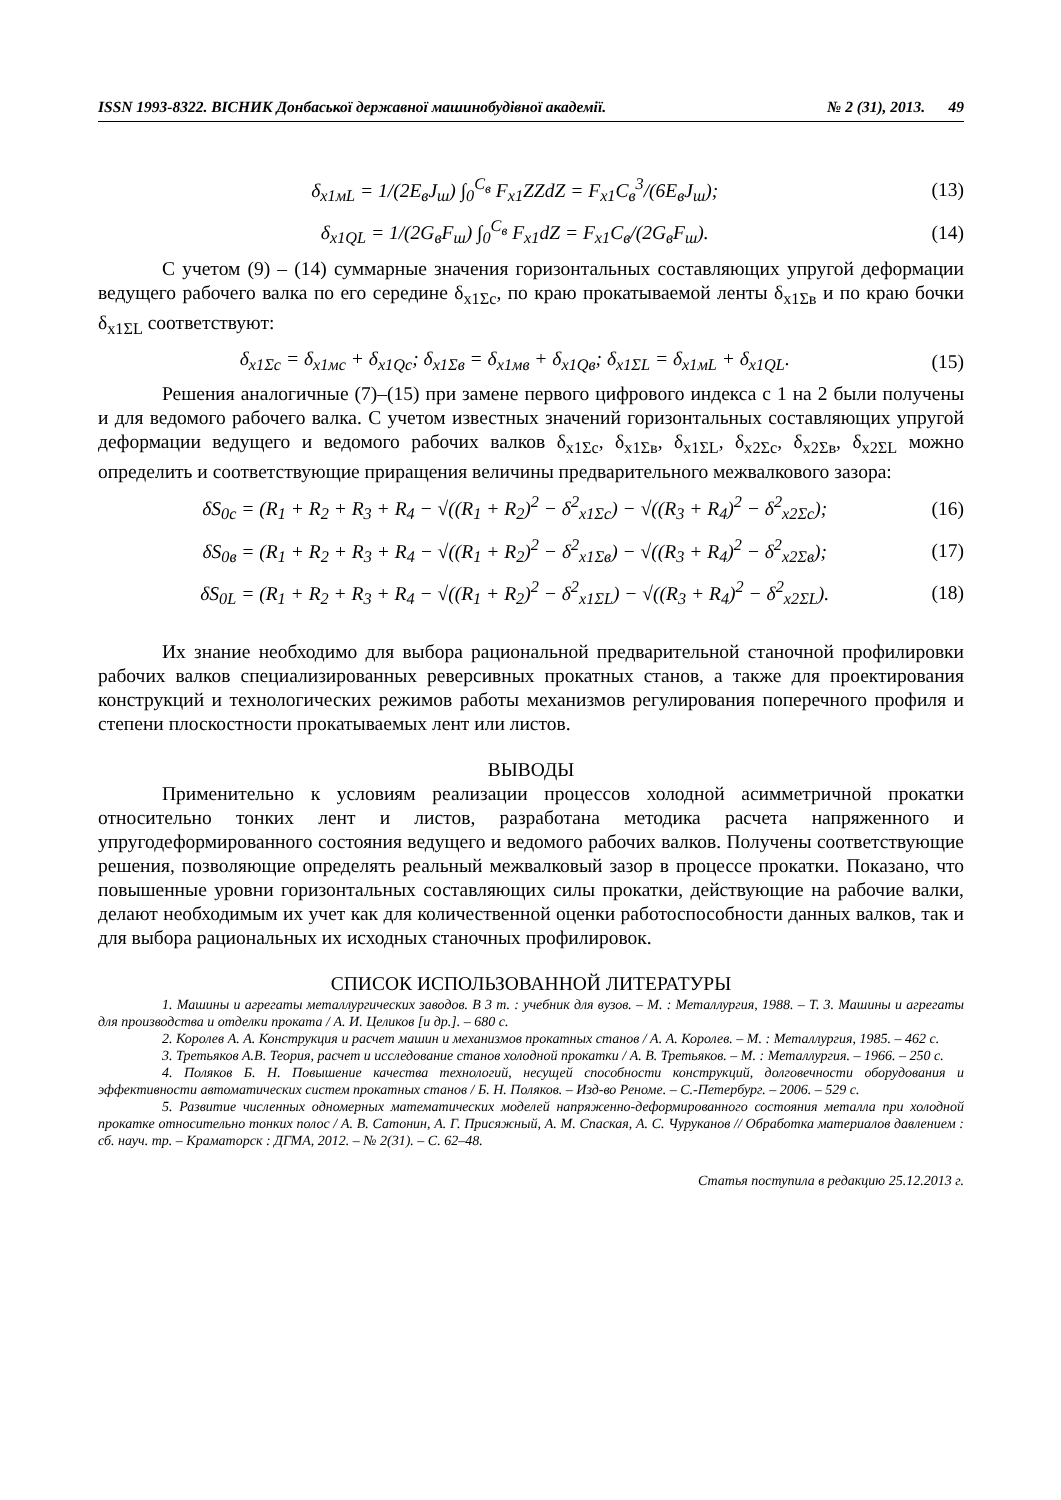ISSN 1993-8322. ВІСНИК Донбаської державної машинобудівної академії. № 2 (31), 2013. 49
δ<sub>x1мL</sub> = 1/(2E<sub>в</sub>J<sub>ш</sub>) ∫<sub>0</sub><sup>C<sub>в</sub></sup> F<sub>x1</sub>ZZdZ = F<sub>x1</sub>C<sub>в</sub><sup>3</sup>/(6E<sub>в</sub>J<sub>ш</sub>); (13)
δ<sub>x1QL</sub> = 1/(2G<sub>в</sub>F<sub>ш</sub>) ∫<sub>0</sub><sup>C<sub>в</sub></sup> F<sub>x1</sub>dZ = F<sub>x1</sub>C<sub>в</sub>/(2G<sub>в</sub>F<sub>ш</sub>). (14)
С учетом (9) – (14) суммарные значения горизонтальных составляющих упругой деформации ведущего рабочего валка по его середине δ<sub>x1Σc</sub>, по краю прокатываемой ленты δ<sub>x1Σв</sub> и по краю бочки δ<sub>x1ΣL</sub> соответствуют:
δ<sub>x1Σc</sub> = δ<sub>x1мc</sub> + δ<sub>x1Qc</sub>; δ<sub>x1Σв</sub> = δ<sub>x1мв</sub> + δ<sub>x1Qв</sub>; δ<sub>x1ΣL</sub> = δ<sub>x1мL</sub> + δ<sub>x1QL</sub>. (15)
Решения аналогичные (7)–(15) при замене первого цифрового индекса с 1 на 2 были получены и для ведомого рабочего валка. С учетом известных значений горизонтальных составляющих упругой деформации ведущего и ведомого рабочих валков δ<sub>x1Σc</sub>, δ<sub>x1Σв</sub>, δ<sub>x1ΣL</sub>, δ<sub>x2Σc</sub>, δ<sub>x2Σв</sub>, δ<sub>x2ΣL</sub> можно определить и соответствующие приращения величины предварительного межвалкового зазора:
δS<sub>0c</sub> = (R<sub>1</sub> + R<sub>2</sub> + R<sub>3</sub> + R<sub>4</sub> − √((R<sub>1</sub> + R<sub>2</sub>)<sup>2</sup> − δ<sup>2</sup><sub>x1Σc</sub>) − √((R<sub>3</sub> + R<sub>4</sub>)<sup>2</sup> − δ<sup>2</sup><sub>x2Σc</sub>); (16)
δS<sub>0в</sub> = (R<sub>1</sub> + R<sub>2</sub> + R<sub>3</sub> + R<sub>4</sub> − √((R<sub>1</sub> + R<sub>2</sub>)<sup>2</sup> − δ<sup>2</sup><sub>x1Σв</sub>) − √((R<sub>3</sub> + R<sub>4</sub>)<sup>2</sup> − δ<sup>2</sup><sub>x2Σв</sub>); (17)
δS<sub>0L</sub> = (R<sub>1</sub> + R<sub>2</sub> + R<sub>3</sub> + R<sub>4</sub> − √((R<sub>1</sub> + R<sub>2</sub>)<sup>2</sup> − δ<sup>2</sup><sub>x1ΣL</sub>) − √((R<sub>3</sub> + R<sub>4</sub>)<sup>2</sup> − δ<sup>2</sup><sub>x2ΣL</sub>). (18)
Их знание необходимо для выбора рациональной предварительной станочной профилировки рабочих валков специализированных реверсивных прокатных станов, а также для проектирования конструкций и технологических режимов работы механизмов регулирования поперечного профиля и степени плоскостности прокатываемых лент или листов.
ВЫВОДЫ
Применительно к условиям реализации процессов холодной асимметричной прокатки относительно тонких лент и листов, разработана методика расчета напряженного и упругодеформированного состояния ведущего и ведомого рабочих валков. Получены соответствующие решения, позволяющие определять реальный межвалковый зазор в процессе прокатки. Показано, что повышенные уровни горизонтальных составляющих силы прокатки, действующие на рабочие валки, делают необходимым их учет как для количественной оценки работоспособности данных валков, так и для выбора рациональных их исходных станочных профилировок.
СПИСОК ИСПОЛЬЗОВАННОЙ ЛИТЕРАТУРЫ
1. Машины и агрегаты металлургических заводов. В 3 т. : учебник для вузов. – М. : Металлургия, 1988. – Т. 3. Машины и агрегаты для производства и отделки проката / А. И. Целиков [и др.]. – 680 с.
2. Королев А. А. Конструкция и расчет машин и механизмов прокатных станов / А. А. Королев. – М. : Металлургия, 1985. – 462 с.
3. Третьяков А.В. Теория, расчет и исследование станов холодной прокатки / А. В. Третьяков. – М. : Металлургия. – 1966. – 250 с.
4. Поляков Б. Н. Повышение качества технологий, несущей способности конструкций, долговечности оборудования и эффективности автоматических систем прокатных станов / Б. Н. Поляков. – Изд-во Реноме. – С.-Петербург. – 2006. – 529 с.
5. Развитие численных одномерных математических моделей напряженно-деформированного состояния металла при холодной прокатке относительно тонких полос / А. В. Сатонин, А. Г. Присяжный, А. М. Спаская, А. С. Чуруканов // Обработка материалов давлением : сб. науч. тр. – Краматорск : ДГМА, 2012. – № 2(31). – С. 62–48.
Статья поступила в редакцию 25.12.2013 г.